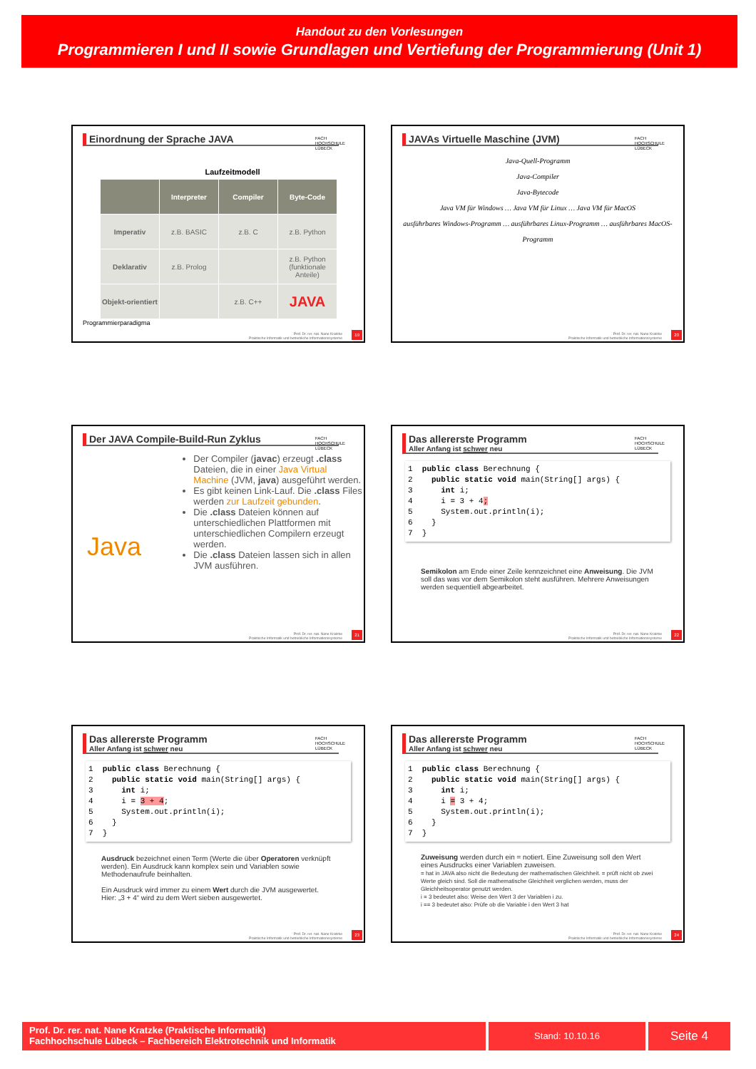Handout zu den Vorlesungen
Programmieren I und II sowie Grundlagen und Vertiefung der Programmierung (Unit 1)
Einordnung der Sprache JAVA
FACH
HOCHSCHULE
LÜBECK
Laufzeitmodell
| | Interpreter | Compiler | Byte-Code |
| --- | --- | --- | --- |
| Imperativ | z.B. BASIC | z.B. C | z.B. Python |
| Deklarativ | z.B. Prolog | | z.B. Python (funktionale Anteile) |
| Objekt-orientiert | | z.B. C++ | JAVA |
Programmierparadigma
Prof. Dr. rer. nat. Nane Kratzke
Praktische Informatik und betriebliche Informationssysteme
19
JAVAs Virtuelle Maschine (JVM)
FACH
HOCHSCHULE
LÜBECK
Java-Quell-Programm
Java-Compiler
Java-Bytecode
Java VM für Windows … Java VM für Linux … Java VM für MacOS
ausführbares Windows-Programm … ausführbares Linux-Programm … ausführbares MacOS-Programm
Prof. Dr. rer. nat. Nane Kratzke
Praktische Informatik und betriebliche Informationssysteme
20
Der JAVA Compile-Build-Run Zyklus
FACH
HOCHSCHULE
LÜBECK
Java
Der Compiler (javac) erzeugt .class Dateien, die in einer Java Virtual Machine (JVM, java) ausgeführt werden.
Es gibt keinen Link-Lauf. Die .class Files werden zur Laufzeit gebunden.
Die .class Dateien können auf unterschiedlichen Plattformen mit unterschiedlichen Compilern erzeugt werden.
Die .class Dateien lassen sich in allen JVM ausführen.
Prof. Dr. rer. nat. Nane Kratzke
Praktische Informatik und betriebliche Informationssysteme
21
Das allererste Programm
Aller Anfang ist schwer neu
FACH
HOCHSCHULE
LÜBECK
1  public class Berechnung {
2    public static void main(String[] args) {
3      int i;
4      i = 3 + 4;
5      System.out.println(i);
6    }
7  }
Semikolon am Ende einer Zeile kennzeichnet eine Anweisung. Die JVM soll das was vor dem Semikolon steht ausführen. Mehrere Anweisungen werden sequentiell abgearbeitet.
Prof. Dr. rer. nat. Nane Kratzke
Praktische Informatik und betriebliche Informationssysteme
22
Das allererste Programm
Aller Anfang ist schwer neu
FACH
HOCHSCHULE
LÜBECK
1  public class Berechnung {
2    public static void main(String[] args) {
3      int i;
4      i = 3 + 4;
5      System.out.println(i);
6    }
7  }
Ausdruck bezeichnet einen Term (Werte die über Operatoren verknüpft werden). Ein Ausdruck kann komplex sein und Variablen sowie Methodenaufrufe beinhalten.
Ein Ausdruck wird immer zu einem Wert durch die JVM ausgewertet. Hier: „3 + 4“ wird zu dem Wert sieben ausgewertet.
Prof. Dr. rer. nat. Nane Kratzke
Praktische Informatik und betriebliche Informationssysteme
23
Das allererste Programm
Aller Anfang ist schwer neu
FACH
HOCHSCHULE
LÜBECK
1  public class Berechnung {
2    public static void main(String[] args) {
3      int i;
4      i = 3 + 4;
5      System.out.println(i);
6    }
7  }
Zuweisung werden durch ein = notiert. Eine Zuweisung soll den Wert eines Ausdrucks einer Variablen zuweisen.
= hat in JAVA also nicht die Bedeutung der mathematischen Gleichheit. = prüft nicht ob zwei Werte gleich sind. Soll die mathematische Gleichheit verglichen werden, muss der Gleichheitsoperator genutzt werden.
i = 3 bedeutet also: Weise den Wert 3 der Variablen i zu.
i == 3 bedeutet also: Prüfe ob die Variable i den Wert 3 hat
Prof. Dr. rer. nat. Nane Kratzke
Praktische Informatik und betriebliche Informationssysteme
24
Prof. Dr. rer. nat. Nane Kratzke (Praktische Informatik)
Fachhochschule Lübeck – Fachbereich Elektrotechnik und Informatik
Stand: 10.10.16
Seite 4